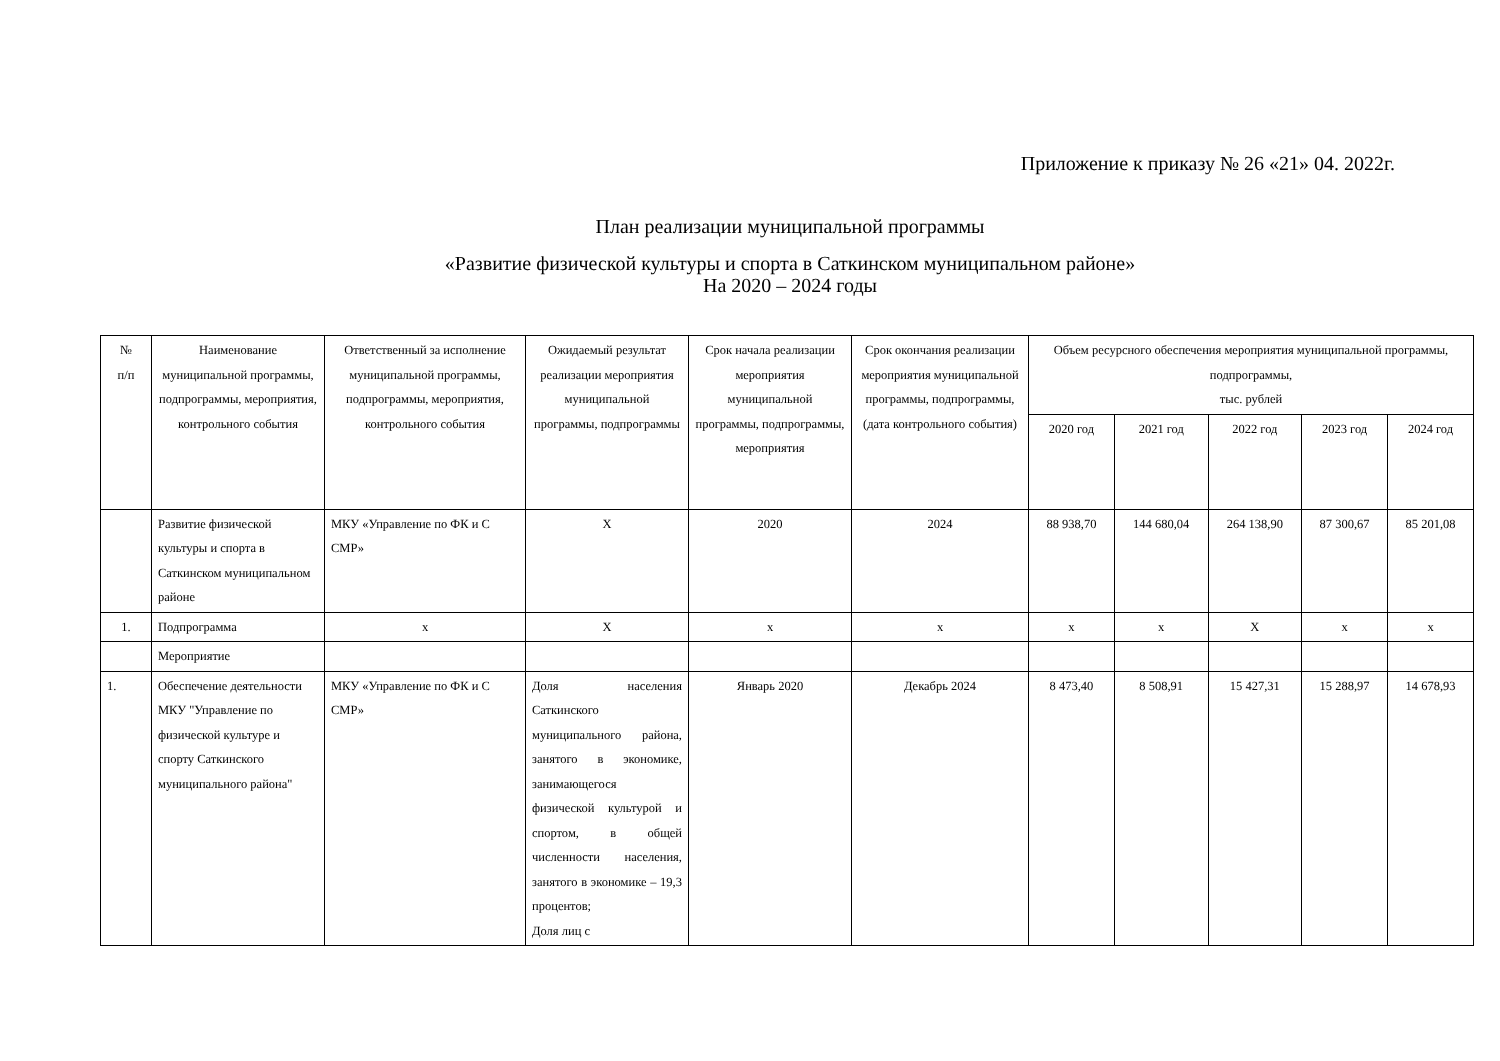Приложение к приказу № 26 «21» 04. 2022г.
План реализации муниципальной программы
«Развитие физической культуры и спорта в Саткинском муниципальном районе»
На 2020 – 2024 годы
| № п/п | Наименование муниципальной программы, подпрограммы, мероприятия, контрольного события | Ответственный за исполнение муниципальной программы, подпрограммы, мероприятия, контрольного события | Ожидаемый результат реализации мероприятия муниципальной программы, подпрограммы | Срок начала реализации мероприятия муниципальной программы, подпрограммы, мероприятия | Срок окончания реализации мероприятия муниципальной программы, подпрограммы, (дата контрольного события) | Объем ресурсного обеспечения мероприятия муниципальной программы, подпрограммы, тыс. рублей | | | | |
| --- | --- | --- | --- | --- | --- | --- | --- | --- | --- | --- |
| | | | | | | 2020 год | 2021 год | 2022 год | 2023 год | 2024 год |
| | Развитие физической культуры и спорта в Саткинском муниципальном районе | МКУ «Управление по ФК и С СМР» | Х | 2020 | 2024 | 88 938,70 | 144 680,04 | 264 138,90 | 87 300,67 | 85 201,08 |
| 1. | Подпрограмма | х | Х | х | х | х | х | Х | х | х |
| | Мероприятие | | | | | | | | | |
| 1. | Обеспечение деятельности МКУ "Управление по физической культуре и спорту Саткинского муниципального района" | МКУ «Управление по ФК и С СМР» | Доля населения Саткинского муниципального района, занятого в экономике, занимающегося физической культурой и спортом, в общей численности населения, занятого в экономике – 19,3 процентов; Доля лиц с | Январь 2020 | Декабрь 2024 | 8 473,40 | 8 508,91 | 15 427,31 | 15 288,97 | 14 678,93 |